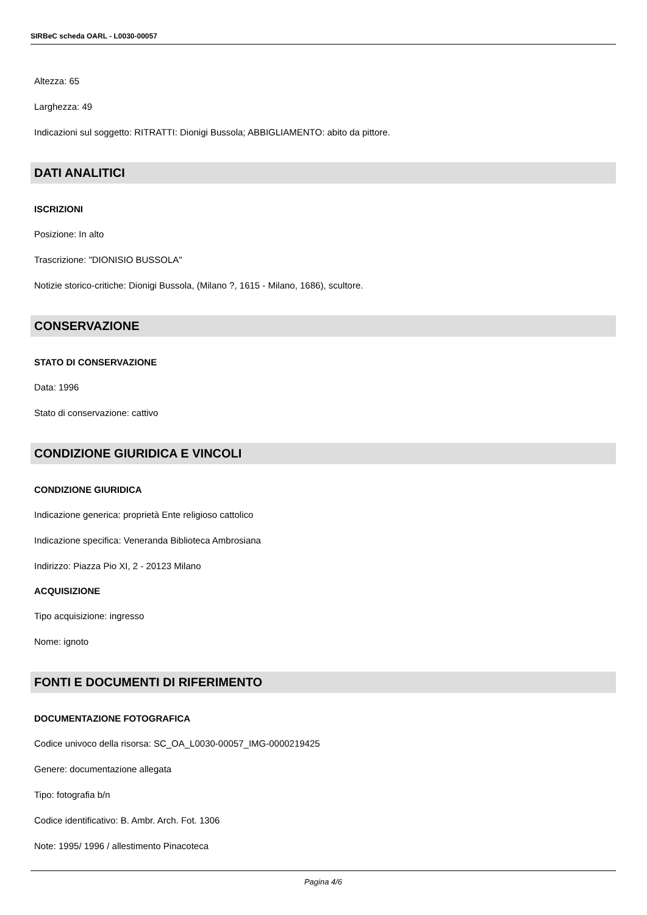SIRBeC scheda OARL - L0030-00057
Altezza: 65
Larghezza: 49
Indicazioni sul soggetto: RITRATTI: Dionigi Bussola; ABBIGLIAMENTO: abito da pittore.
DATI ANALITICI
ISCRIZIONI
Posizione: In alto
Trascrizione: "DIONISIO BUSSOLA"
Notizie storico-critiche: Dionigi Bussola, (Milano ?, 1615 - Milano, 1686), scultore.
CONSERVAZIONE
STATO DI CONSERVAZIONE
Data: 1996
Stato di conservazione: cattivo
CONDIZIONE GIURIDICA E VINCOLI
CONDIZIONE GIURIDICA
Indicazione generica: proprietà Ente religioso cattolico
Indicazione specifica: Veneranda Biblioteca Ambrosiana
Indirizzo: Piazza Pio XI, 2 - 20123 Milano
ACQUISIZIONE
Tipo acquisizione: ingresso
Nome: ignoto
FONTI E DOCUMENTI DI RIFERIMENTO
DOCUMENTAZIONE FOTOGRAFICA
Codice univoco della risorsa: SC_OA_L0030-00057_IMG-0000219425
Genere: documentazione allegata
Tipo: fotografia b/n
Codice identificativo: B. Ambr. Arch. Fot. 1306
Note: 1995/ 1996 / allestimento Pinacoteca
Pagina 4/6